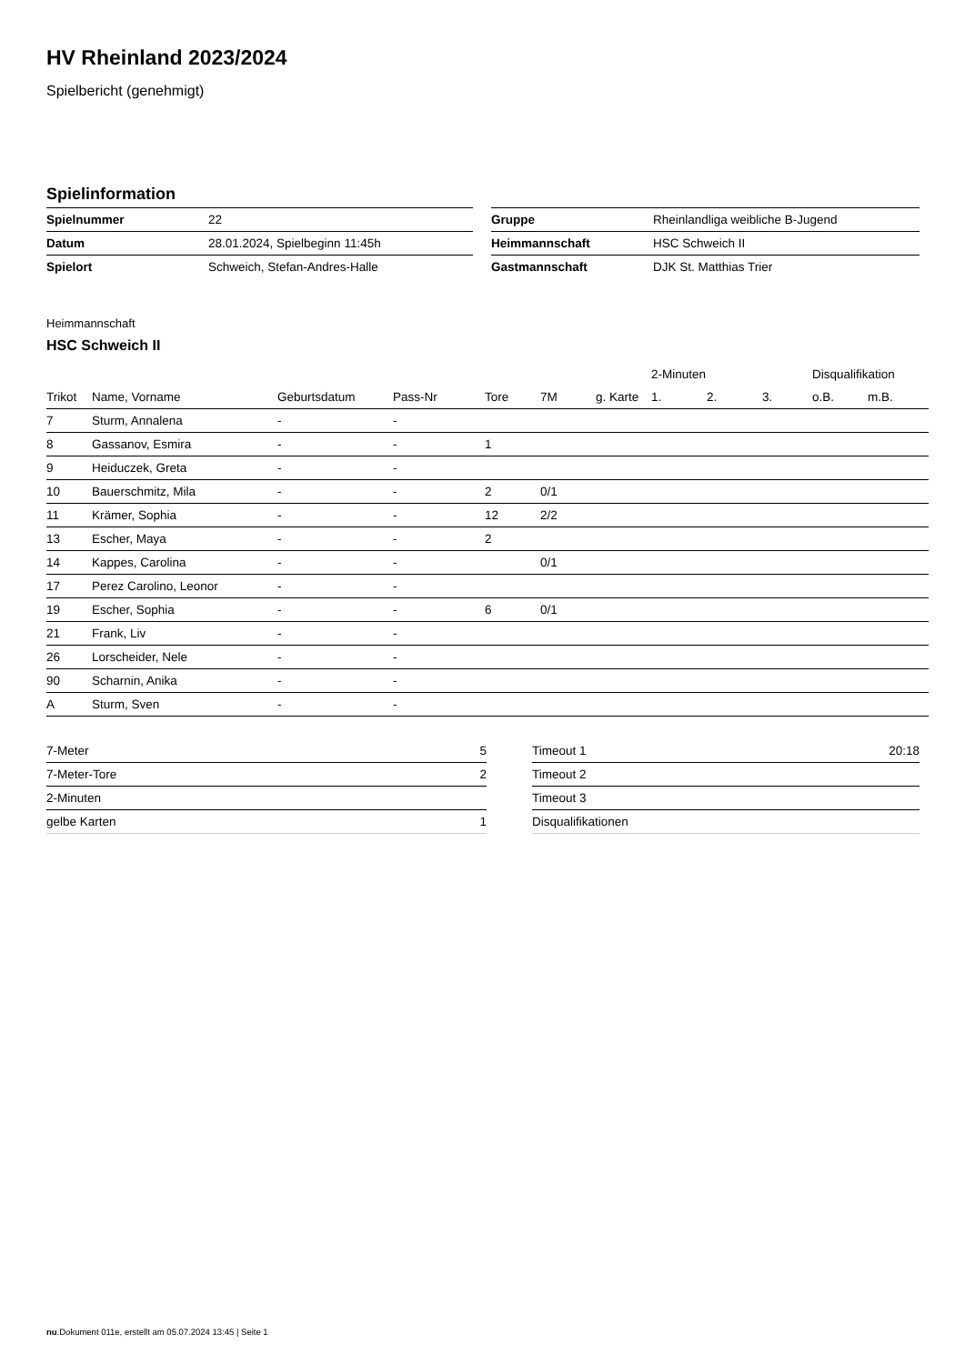HV Rheinland 2023/2024
Spielbericht (genehmigt)
Spielinformation
| Spielnummer | 22 |
| Datum | 28.01.2024, Spielbeginn 11:45h |
| Spielort | Schweich, Stefan-Andres-Halle |
| Gruppe | Rheinlandliga weibliche B-Jugend |
| Heimmannschaft | HSC Schweich II |
| Gastmannschaft | DJK St. Matthias Trier |
Heimmannschaft
HSC Schweich II
| | | | | | | | 2-Minuten | | | Disqualifikation | |
| --- | --- | --- | --- | --- | --- | --- | --- | --- | --- | --- | --- |
| Trikot | Name, Vorname | Geburtsdatum | Pass-Nr | Tore | 7M | g. Karte | 1. | 2. | 3. | o.B. | m.B. |
| 7 | Sturm, Annalena | - | - | | | | | | | | |
| 8 | Gassanov, Esmira | - | - | 1 | | | | | | | |
| 9 | Heiduczek, Greta | - | - | | | | | | | | |
| 10 | Bauerschmitz, Mila | - | - | 2 | 0/1 | | | | | | |
| 11 | Krämer, Sophia | - | - | 12 | 2/2 | | | | | | |
| 13 | Escher, Maya | - | - | 2 | | | | | | | |
| 14 | Kappes, Carolina | - | - | | 0/1 | | | | | | |
| 17 | Perez Carolino, Leonor | - | - | | | | | | | | |
| 19 | Escher, Sophia | - | - | 6 | 0/1 | | | | | | |
| 21 | Frank, Liv | - | - | | | | | | | | |
| 26 | Lorscheider, Nele | - | - | | | | | | | | |
| 90 | Scharnin, Anika | - | - | | | | | | | | |
| A | Sturm, Sven | - | - | | | | | | | | |
| 7-Meter | 5 |
| 7-Meter-Tore | 2 |
| 2-Minuten | |
| gelbe Karten | 1 |
| Timeout 1 | 20:18 |
| Timeout 2 | |
| Timeout 3 | |
| Disqualifikationen | |
nu.Dokument 011e, erstellt am 05.07.2024 13:45 | Seite 1